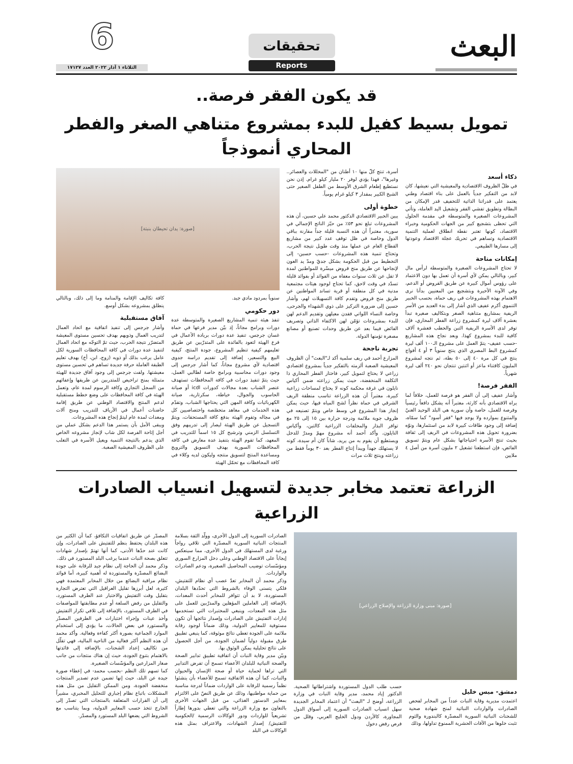البعث
تحقيقات
Reports
6
الثلاثاء ١ آذار ٢٠٢٢ العدد ١٧١٢٧
قد يكون الفقر فرصة..
تمويل بسيط كفيل للبدء بمشروع متناهي الصغر والفطر المحاري أنموذجاً
ذكاء أسعد
في ظلّ الظروف الاقتصادية والمعيشية التي نعيشها، كان لابد من التفكير جدياً بالعمل على بناء اقتصاد وطني يعتمد على قدراتنا الذاتية للتخفيف قدر الإمكان من البطالة وتطويق تفشي الفقر وتشغيل اليد العاملة، وتأتي المشروعات الصغيرة والمتوسطة في مقدمة الحلول التي تحظى بتشجيع كبير من الجهات الحكومية وخبراء الاقتصاد، كونها تعتبر نقطة انطلاق لعملية التنمية الاقتصادية وتساهم في تحريك عجلة الاقتصاد وعودتها إلى مسارها الطبيعي.
إمكانات متاحة
لا تحتاج المشروعات الصغيرة والمتوسطة لرأس مال كبير، وبالتالي يمكن لأي أسرة أن تعمل بها دون الاعتماد على رؤوس أموال كبيرة عن طريق القروض أو الدعم، وفي الآونة الأخيرة وبتشجيع من المعنيين بدأنا نرى الاهتمام بهذه المشروعات في ريف حماة، بحسب الخبير التنموي أكرم عفيف الذي أشار إلى بدء العديد من الأسر الريفية بمشاريع متناهية الصغر وبتكاليف صغيرة تبدأ بعشرة آلاف ليرة كمشروع زراعة الفطر المحاري، فإن توفر لدى الأسرة الريفية التبن والحطب فعشرة آلاف كافية للبدء بمشروع كهذا. وبعد نجاح هذه المشاريع -حسب عفيف- يتمّ العمل على مشروع الـ١٠٠ ألف ليرة كمشروع البط المصري الذي ينتج سنوياً ٣ أو ٤ أفواج ينتج في كل مرة ٤٠ إلى ٥٠ بطة، ثم نتجه لمشروع المليون كاقتناء ماعز أو اثنتين تنتجان نحو ٢٤٠ ألف ليرة شهرياً.
الفقر فرصة!
وأشار عفيف إلى أن الفقر هو فرصة للعمل، خلافاً لما يراه الاقتصادي بأنه كارثة، معتبراً أنه يشكل دافعاً رئيسياً وفرصة للعمل، خاصة وأن سورية هي البلد الوحيد الغنيّ والمتنوع بموارده ولا يوجد فيها "فقر أسود" كما سمّاه، إضافة إلى وجود طاقات كبيرة لابد من استثمارها، ونوّه بضرورة تحويل هذه المشروعات في الريف إلى ثقافة بحيث تنتج الأسرة احتياجاتها بشكل عام ويتمّ تسويق الفائض، فإن استطعنا تشغيل ٢ مليون أسرة من أصل ٤ ملايين
أسرة، تنتج كلّ منها ١٠ أطنان من "المخللات والعصائر.. وغيرها"، فهذا يؤدي لوفر ٢٠ مليار كيلو غرام. إذن نحن نستطيع إطعام الشرق الأوسط من الطفل الصغير حتى الشيخ الكبير بمقدار ٣ كيلو غرام يومياً.
خطوة أولى
يبين الخبير الاقتصادي الدكتور محمد علي حسين، أن هذه المشروعات تبلغ نحو ٥٣٪ من حيّز الناتج الإجمالي في سورية، معتبراً أن هذه النسبة قليلة جداً مقارنة بباقي الدول وخاصة في ظل توقف عدد كبير من مشاريع القطاع العام عن عملها منذ وقت طويل نتيجة الحرب، وتحتاج تنمية هذه المشروعات -حسب حسين- إلى التخطيط من قبل الحكومة بشكل جديّ ومدّ يد العون لإنجاحها عن طريق منح قروض ميسّرة للمواطنين لمدة لا تقل عن ثلاث سنوات معفاة من الفوائد أو بفوائد قليلة تسدّد في وقت لاحق، كما تحتاج لوجود هيئات مجتمعية مدنية في كل منطقة أو قرية تساند المواطنين عن طريق منح قروض وتقدم كافة التسهيلات لهم، وأشار حسين إلى ضرورة التركيز على ذوي الشهداء والجرحى، وخاصة النساء اللواتي فقدن معيلهن وتقديم الدعم لهن للبدء بمشروعات تؤمّن لهن الاكتفاء الذاتي وتصريف الفائض فيما بعد عن طريق وحدات تصنيع أو مصانع مصغرة تؤمنها الدولة.
تجربة ناجحة
المزارع أحمد في ريف سلمية أكد لـ"البعث" أن الظروف المعيشية الصعبة ألزمته بالتفكير جدياً بمشروع اقتصادي زراعي لا يحتاج لتمويل كبير، فاختار الفطر المحاري ذا التكلفة المنخفضة، حيث يمكن زراعته ضمن أكياس نايلون في غرفة محكمة كونه لا يحتاج لمساحات زراعية كبيرة، معتبراً أن هذه الزراعة تناسب منطقة الريف الشرقي في حماة نظراً لشح المياه فيها، حيث يمكن إنجاز هذا المشروع في وسط خاص ويتمّ تصنيعه في ظروف جوية ملائمة ودرجة حرارة بين ١٥ إلى ٢٥ مع توافر البذار والمخلفات الزراعية كالتبن، وأكياس النايلون. وأكد أحمد أنه مشروع مهمّ ومدرّ للدخل ويستطيع أن يقوم به من يريد، شاباً كان أم سيدة، كونه لا يستهلك جهداً ويبدأ إنتاج الفطر بعد ٣٠ يوماً فقط من زراعته وينتج ثلاث مرات
[صورة: يدان تحيطان بنبتة]
سنوياً بمردود مادي جيد.
دور حكومي
تنفذ هيئة تنمية المشاريع الصغيرة والمتوسطة عدة دورات وبرامج مجاناً، إذ بيّن مدير فرعها في حماة غسان جرجس، تنفيذ عدة دورات بريادة الأعمال في فرع الهيئة لتعود بالفائدة على المتدرّبين عن طريق تعليمهم كيفية تنظيم المشروع، جودة المنتج، كيفية البيع والتسعير، إضافة إلى تقديم دراسة جدوى اقتصادية لأي مشروع مجاناً، كما أشار جرجس إلى وجود دورات محاسبية وبرامج خاصة لطالبي العمل، حيث يتمّ تنفيذ دورات في كافة المحافظات تستهدف عنصر الشباب بعدة مجالات كدورات icdl أو صيانة الحاسوب والجوال، خياطة، سكرتارية، صيانة الكهربائيات وكافة المهن التي يحتاجها الشباب، وتقدّم هذه الخدمات في معاهد متخصّصة واختصاصيين كل في مجاله وتقوم الهيئة بدفع كافة المستحقات، ويتمّ التسجيل عن طريق الهيئة ليصار إلى تدريبهم وفق التسلسل الزمني وترشيح كل ١٥ اسماً للتدريب في المعهد، كما تقوم الهيئة بتنفيذ عدة معارض في كافة المحافظات السورية بهدف التسويق والترويج ومساعدة المنتج لتسويق منتجه وليكون لديه وكلاء في كافة المحافظات مع تحمّل الهيئة
كافة تكاليف الإقامة والمنامة وما إلى ذلك، وبالتالي ينطلق بمشروعه بشكل أوسع.
آفاق مستقبلية
وأشار جرجس إلى تنفيذ اتفاقية مع اتحاد العمال لتدريب العمال وذويهم بهدف تحسين مستوى المعيشة المتضرّر نتيجة الحرب، حيث تمّ التوجّه مع اتحاد العمال لتنفيذ عدة دورات في كافة المحافظات السورية لكل عامل يرغب بذلك أو ذويه (زوج، ابن، أخ) بهدف تعليم الطبقة العاملة حرفة جديدة تساهم في تحسين مستوى معيشتها. ولفت جرجس إلى وجود آفاق جديدة للهيئة متمثلة بمنح تراخيص للمتدربين عن طريقها وإعفائهم من السجل التجاري وكافة الرسوم لمدة عام، وتعمل الهيئة في كافة المحافظات على وضع خطط مستقبلية لدعم المنتج والاقتصاد الوطني عن طريق إقامة حاضنات أعمال في الأرياف للتدريب ومنح آلات ومعدات لمدة عام ليتمّ إنجاح هذه المشروعات.
ويبقى الأمل بأن يستمر هذا الدعم بشكل عملي من أجل إتاحة الفرصة لكل شاب لإنجاز مشروعه الخاص الذي يدعم بالنتيجة التنمية ويعيل الأسرة في التغلب على الظروف المعيشية الصعبة.
الزراعة تعتمد مخابر جديدة لتسهيل انسياب الصادرات الزراعية
[صورة: مبنى وزارة الزراعة والإصلاح الزراعي]
دمشق- ميس خليل
اعتمدت مديرية وقاية النبات عدداً من المخابر لفحص الصادرات والواردات النباتية لمنح شهادة صحية للشحنات النباتية السورية المصدّرة كالبندورة والثوم تثبت خلوها من الآفات الحشرية الممنوع تداولها، وذلك
حسب طلب الدول المستوردة واشتراطاتها الصحية. الدكتور إياد محمد، مدير وقاية النبات في وزارة الزراعة، أوضح لـ "البعث" أن اعتماد المخابر الجديدة سهل انسياب الصادرات السورية إلى أسواق الدول المجاورة، كالأردن ودول الخليج العربي، وقلل من فرص رفض دخول
الصادرات السورية إلى الدول الأخرى، وولّد الثقة بسلامة المنتجات النباتية السورية المصدّرة التي تلاقي رواجاً ورغبة لدى المستهلك في الدول الأخرى، مما سينعكس إيجاباً على الاقتصاد الوطني وعلى دخل المزارع السوري ومؤسّسات توضيب المحاصيل الصغيرة، ودعم الصادرات والواردات.
وذكر محمد أن المخابر تعدّ عصب أي نظام للتفتيش، فلكي يتسنى الوفاء بالشروط التي تحدّدها البلدان المستوردة، لا بد أن تتوافر للمخابر أحدث المعدات، بالإضافة إلى العاملين المؤهلين والمدرّبين للعمل على مثل هذه المعدات، وينبغي للمختبرات التي تستخدمها إدارات التفتيش على الصادرات وإصدار نتائجها أن تكون مستوفية للمعايير الدولية، وذلك ضماناً لوجود رقابة ملائمة على الجودة تعطي نتائج موثوقة، كما ينبغي تطبيق طرق مقبولة دولياً لضمان الجودة، من أجل الحصول على نتائج تحليلية يمكن الوثوق بها.
وبيّن مدير وقاية النبات أن اتفاقية تطبيق تدابير الصحة والصحة النباتية للبلدان الأعضاء تسمح أن تفرض التدابير التي تراها لحماية حياة أو صحة الإنسان والحيوان والنبات، كما أن هذه الاتفاقية تسمح للأعضاء بأن ينشئوا نظماً رسمية للرقابة على الواردات ضماناً لدرجة مناسبة من حماية مواطنيها، وذلك عن طريق النصّ على الالتزام بمعايير الدستور الغذائي، من قبل الجهات الأخرى بالتعاون مع وزارة الزراعة والتي تعطي بدورها إطاراً تشريعياً للواردات ودور الوكالات الرسمية /الحكومية للتفتيش/ إصدار الشهادات، والاعتراف بمثل هذه الوكالات في البلد
المصدّر عن طريق اتفاقيات التكافؤ، كما أن الكثير من هذه البلدان يحتفظ بنظم للتفتيش على الصادرات، وإن كانت عند حدّها الأدنى، كما أنها تهتمّ بإصدار شهادات تتعلق بصحة النبات عندما يرغب البلد المستورد في ذلك.
وذكر محمد أن الحاجة إلى نظام جيد للرقابة على جودة البضائع المصدّرة والمستوردة له أهمية كبيرة، أما فوائد نظام مراقبة البضائع من خلال المخابر المعتمدة فهي كثيرة، لعل أبرزها تقليل العراقيل التي تعترض التجارة بتقليل وقت التفتيش والاختبار عند الطرف المستورد، والتقليل من رفض السلعة أو عدم مطابقتها للمواصفات في الطرف المستورد، بالإضافة إلى تلافي تكرار التفتيش وأخذ عينات وإجراء اختبارات في الطرفين المصدّر والمستورد في بعض الحالات، ما يؤدي إلى استخدام الموارد الجماعية بصورة أكثر كفاءة وفعالية. وأكد محمد أن هذه النظم أكثر فعالية من الناحية المالية، فهي تقلّل من تكاليف إعداد الشحنات، بالإضافة إلى فائدتها بالاهتمام بتنوع الجودة، حيث إن هناك منتجات من جانب صغار المزارعين والمؤسّسات الصغيرة.
كما تسهم تلك النظم -بحسب محمد- في إعطاء صورة جيدة عن البلد، حيث إنها تضمن عدم تصدير المنتجات منخفضة الجودة، ومن الممكن التقليل من مثل هذه المشكلات باتباع نظام إجباري للتحليل المخبري، مشيراً إلى أن القرارات المتعلقة بالمنتجات التي تصدّر إلى الخارج تتخذ حسب المعايير الدولية، وبما يتناسب مع الشروط التي يضعها البلد المستورد والمصدّر.